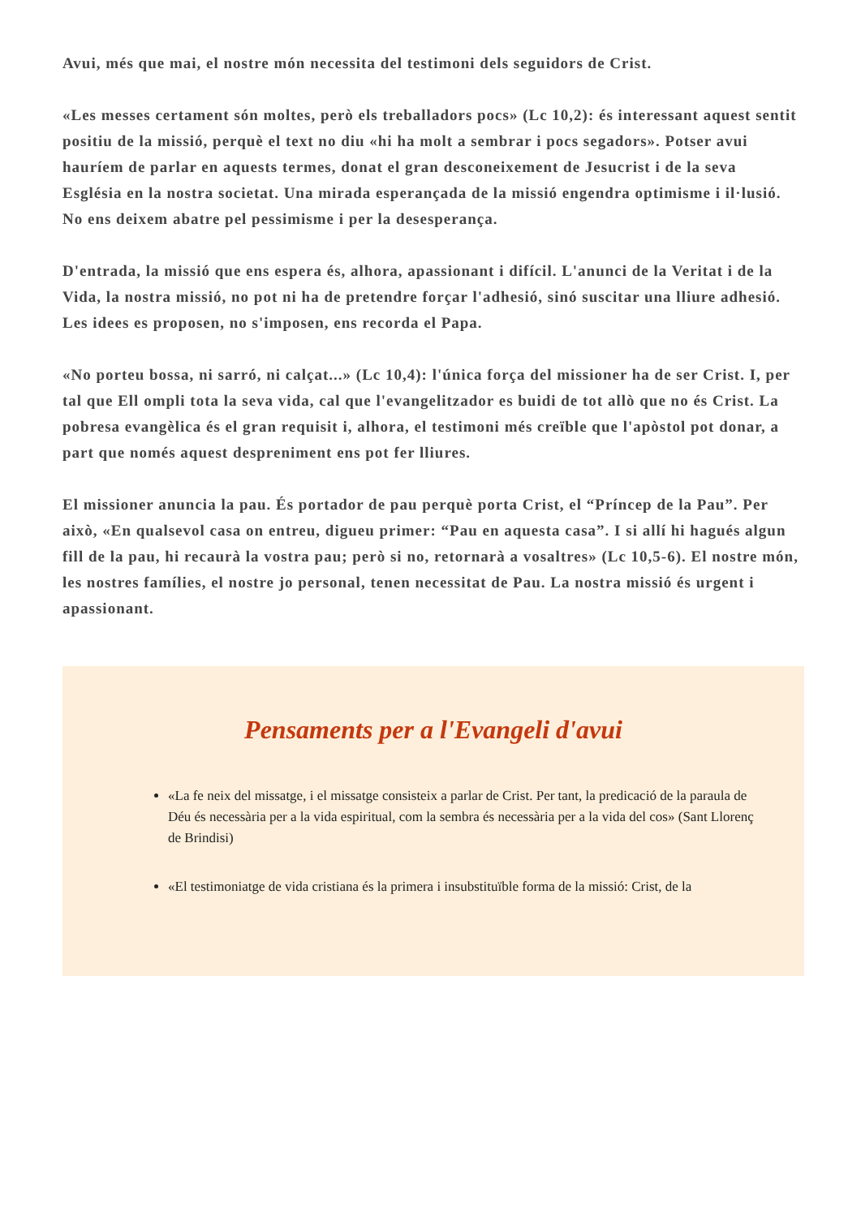Avui, més que mai, el nostre món necessita del testimoni dels seguidors de Crist.
«Les messes certament són moltes, però els treballadors pocs» (Lc 10,2): és interessant aquest sentit positiu de la missió, perquè el text no diu «hi ha molt a sembrar i pocs segadors». Potser avui hauríem de parlar en aquests termes, donat el gran desconeixement de Jesucrist i de la seva Església en la nostra societat. Una mirada esperançada de la missió engendra optimisme i il·lusió. No ens deixem abatre pel pessimisme i per la desesperança.
D'entrada, la missió que ens espera és, alhora, apassionant i difícil. L'anunci de la Veritat i de la Vida, la nostra missió, no pot ni ha de pretendre forçar l'adhesió, sinó suscitar una lliure adhesió. Les idees es proposen, no s'imposen, ens recorda el Papa.
«No porteu bossa, ni sarró, ni calçat...» (Lc 10,4): l'única força del missioner ha de ser Crist. I, per tal que Ell ompli tota la seva vida, cal que l'evangelitzador es buidi de tot allò que no és Crist. La pobresa evangèlica és el gran requisit i, alhora, el testimoni més creïble que l'apòstol pot donar, a part que només aquest despreniment ens pot fer lliures.
El missioner anuncia la pau. És portador de pau perquè porta Crist, el “Príncep de la Pau”. Per això, «En qualsevol casa on entreu, digueu primer: “Pau en aquesta casa”. I si allí hi hagués algun fill de la pau, hi recaurà la vostra pau; però si no, retornarà a vosaltres» (Lc 10,5-6). El nostre món, les nostres famílies, el nostre jo personal, tenen necessitat de Pau. La nostra missió és urgent i apassionant.
Pensaments per a l'Evangeli d'avui
«La fe neix del missatge, i el missatge consisteix a parlar de Crist. Per tant, la predicació de la paraula de Déu és necessària per a la vida espiritual, com la sembra és necessària per a la vida del cos» (Sant Llorenç de Brindisi)
«El testimoniatge de vida cristiana és la primera i insubstituïble forma de la missió: Crist, de la